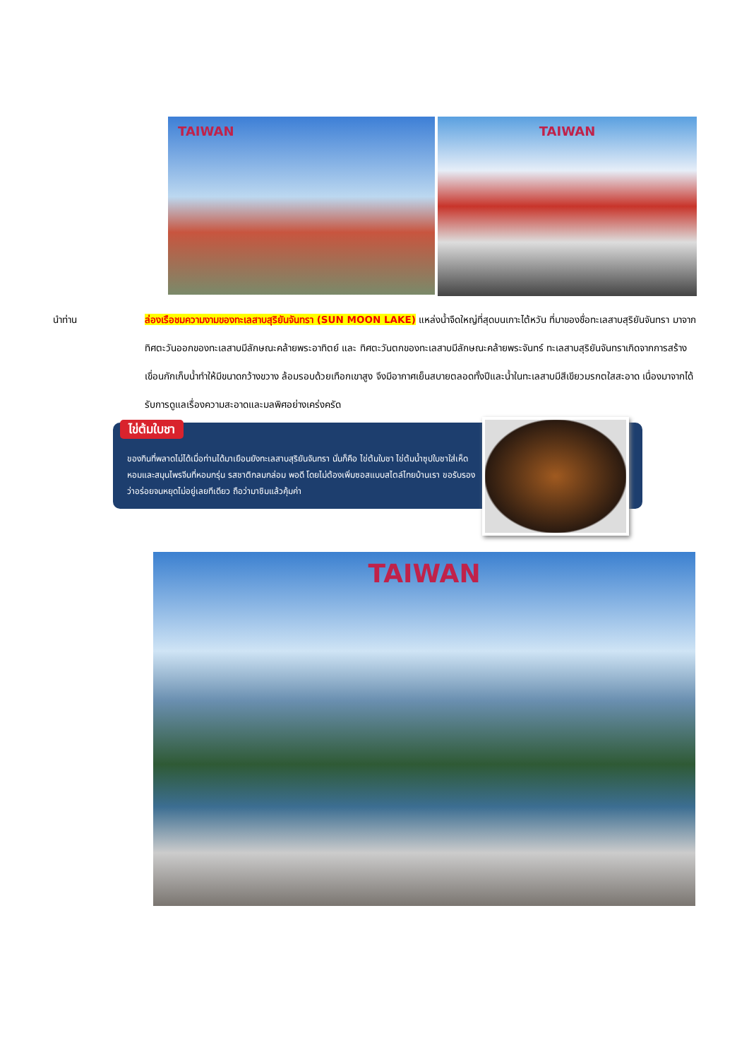TAIWAN
TAIWAN
นำท่าน ล่องเรือชมความงามของทะเลสาบสุริยันจันทรา (SUN MOON LAKE) แหล่งน้ำจืดใหญ่ที่สุดบนเกาะไต้หวัน ที่มาของชื่อทะเลสาบสุริยันจันทรา มาจากทิศตะวันออกของทะเลสาบมีลักษณะคล้ายพระอาทิตย์ และ ทิศตะวันตกของทะเลสาบมีลักษณะคล้ายพระจันทร์ ทะเลสาบสุริยันจันทราเกิดจากการสร้างเขื่อนกักเก็บน้ำทำให้มีขนาดกว้างขวาง ล้อมรอบด้วยเทือกเขาสูง จึงมีอากาศเย็นสบายตลอดทั้งปีและน้ำในทะเลสาบมีสีเขียวมรกตใสสะอาด เนื่องมาจากได้รับการดูแลเรื่องความสะอาดและมลพิศอย่างเคร่งครัด
ไข่ต้มใบชา
ของกินที่พลาดไม่ได้เมื่อท่านได้มาเยือนยังทะเลสาบสุริยันจันทรา นั่นก็คือ ไข่ต้มใบชา ไข่ต้มน้ำซุปใบชาใส่เห็ดหอมและสมุนไพรจีนที่หอมกรุ่น รสชาติกลมกล่อม พอดี โดยไม่ต้องเพิ่มซอสแบบสไตล์ไทยบ้านเรา ขอรับรองว่าอร่อยจนหยุดไม่อยู่เลยทีเดียว ถือว่ามาชิมแล้วคุ้มค่า
TAIWAN